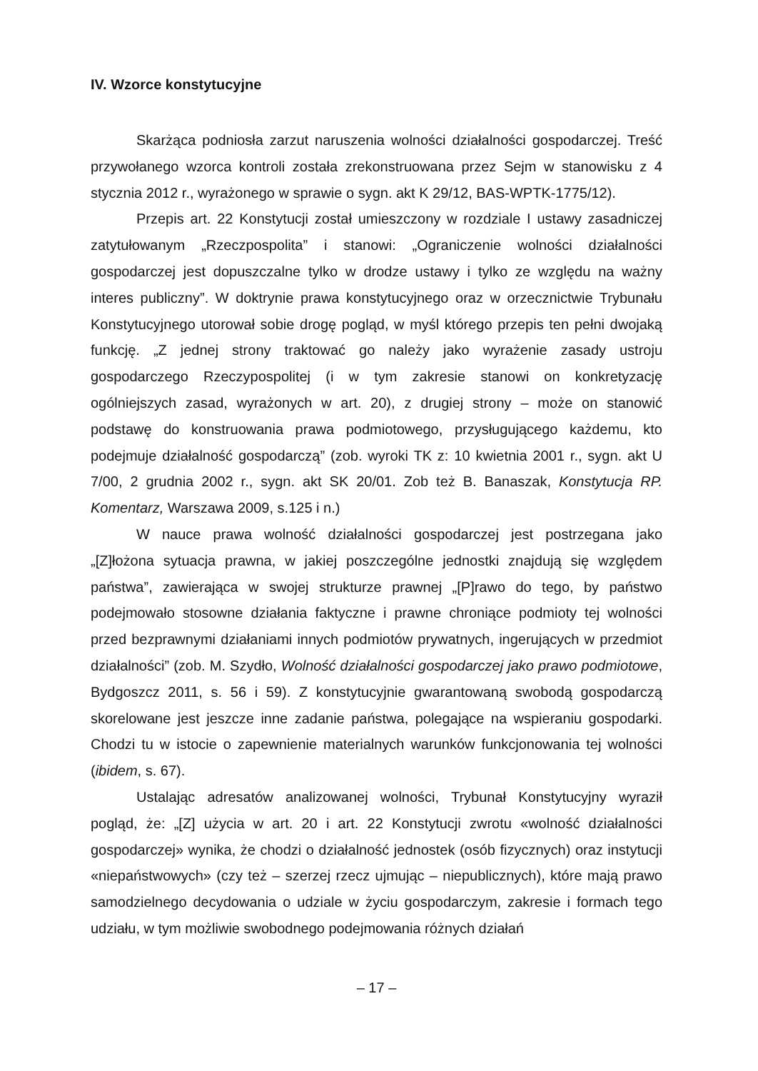IV. Wzorce konstytucyjne
Skarżąca podniosła zarzut naruszenia wolności działalności gospodarczej. Treść przywołanego wzorca kontroli została zrekonstruowana przez Sejm w stanowisku z 4 stycznia 2012 r., wyrażonego w sprawie o sygn. akt K 29/12, BAS-WPTK-1775/12).
Przepis art. 22 Konstytucji został umieszczony w rozdziale I ustawy zasadniczej zatytułowanym „Rzeczpospolita” i stanowi: „Ograniczenie wolności działalności gospodarczej jest dopuszczalne tylko w drodze ustawy i tylko ze względu na ważny interes publiczny”. W doktrynie prawa konstytucyjnego oraz w orzecznictwie Trybunału Konstytucyjnego utorował sobie drogę pogląd, w myśl którego przepis ten pełni dwojaką funkcję. „Z jednej strony traktować go należy jako wyrażenie zasady ustroju gospodarczego Rzeczypospolitej (i w tym zakresie stanowi on konkretyzację ogólniejszych zasad, wyrażonych w art. 20), z drugiej strony – może on stanowić podstawę do konstruowania prawa podmiotowego, przysługującego każdemu, kto podejmuje działalność gospodarczą” (zob. wyroki TK z: 10 kwietnia 2001 r., sygn. akt U 7/00, 2 grudnia 2002 r., sygn. akt SK 20/01. Zob też B. Banaszak, Konstytucja RP. Komentarz, Warszawa 2009, s.125 i n.)
W nauce prawa wolność działalności gospodarczej jest postrzegana jako „[Z]łożona sytuacja prawna, w jakiej poszczególne jednostki znajdują się względem państwa”, zawierająca w swojej strukturze prawnej „[P]rawo do tego, by państwo podejmowało stosowne działania faktyczne i prawne chroniące podmioty tej wolności przed bezprawnymi działaniami innych podmiotów prywatnych, ingerujących w przedmiot działalności” (zob. M. Szydło, Wolność działalności gospodarczej jako prawo podmiotowe, Bydgoszcz 2011, s. 56 i 59). Z konstytucyjnie gwarantowaną swobodą gospodarczą skorelowane jest jeszcze inne zadanie państwa, polegające na wspieraniu gospodarki. Chodzi tu w istocie o zapewnienie materialnych warunków funkcjonowania tej wolności (ibidem, s. 67).
Ustalając adresatów analizowanej wolności, Trybunał Konstytucyjny wyraził pogląd, że: „[Z] użycia w art. 20 i art. 22 Konstytucji zwrotu «wolność działalności gospodarczej» wynika, że chodzi o działalność jednostek (osób fizycznych) oraz instytucji «niepaństwowych» (czy też – szerzej rzecz ujmując – niepublicznych), które mają prawo samodzielnego decydowania o udziale w życiu gospodarczym, zakresie i formach tego udziału, w tym możliwie swobodnego podejmowania różnych działań
– 17 –